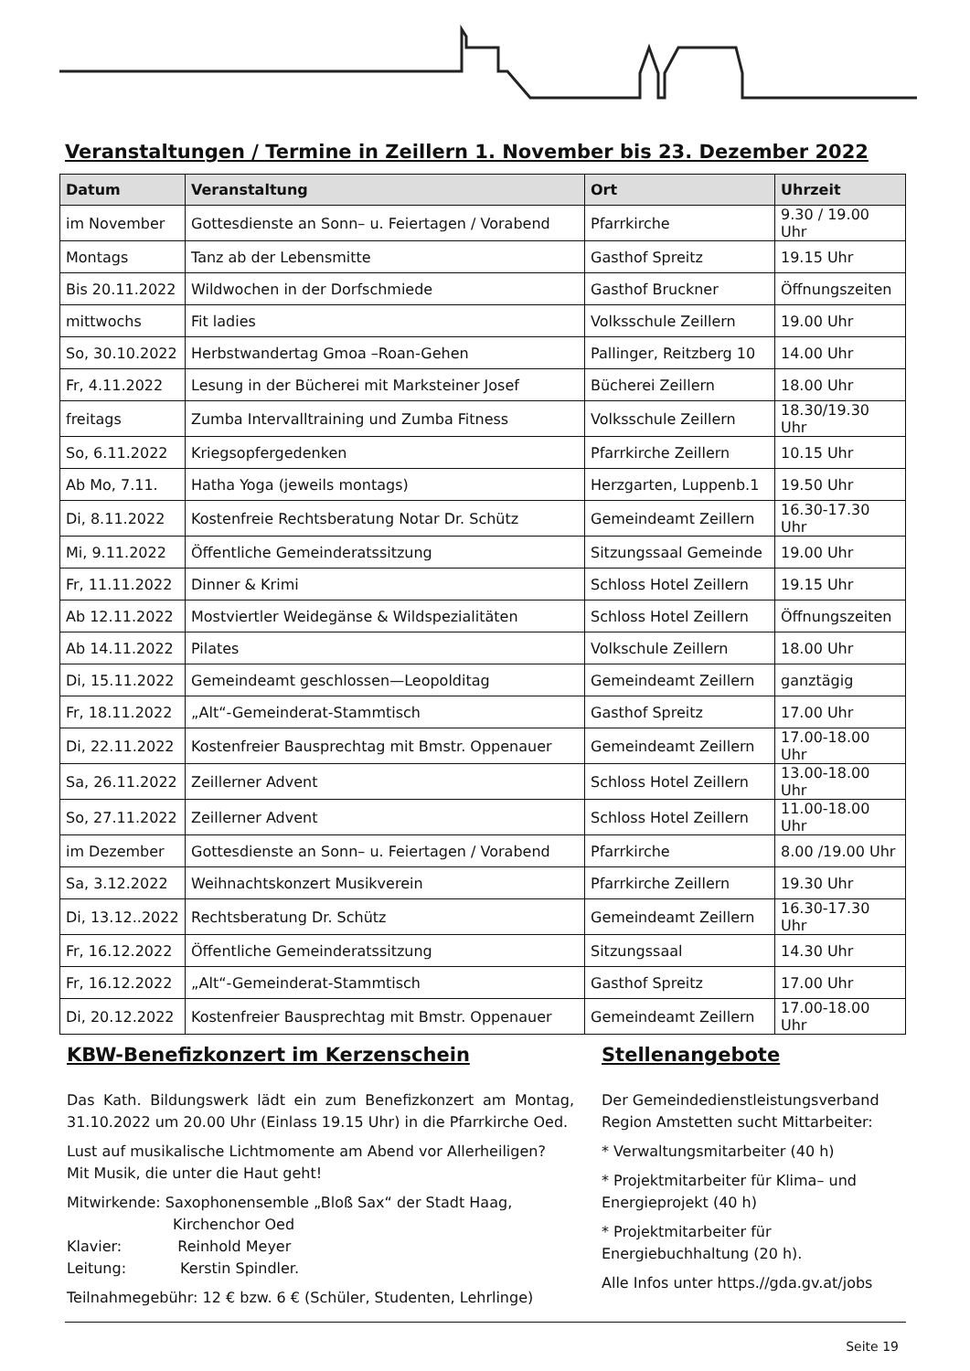Veranstaltungen / Termine in Zeillern 1. November bis 23. Dezember 2022
| Datum | Veranstaltung | Ort | Uhrzeit |
| --- | --- | --- | --- |
| im November | Gottesdienste an Sonn– u. Feiertagen / Vorabend | Pfarrkirche | 9.30 / 19.00 Uhr |
| Montags | Tanz ab der Lebensmitte | Gasthof Spreitz | 19.15 Uhr |
| Bis 20.11.2022 | Wildwochen in der Dorfschmiede | Gasthof Bruckner | Öffnungszeiten |
| mittwochs | Fit ladies | Volksschule Zeillern | 19.00 Uhr |
| So, 30.10.2022 | Herbstwandertag Gmoa –Roan-Gehen | Pallinger, Reitzberg 10 | 14.00 Uhr |
| Fr, 4.11.2022 | Lesung in der Bücherei mit Marksteiner Josef | Bücherei Zeillern | 18.00 Uhr |
| freitags | Zumba Intervalltraining und Zumba Fitness | Volksschule Zeillern | 18.30/19.30 Uhr |
| So, 6.11.2022 | Kriegsopfergedenken | Pfarrkirche Zeillern | 10.15 Uhr |
| Ab Mo, 7.11. | Hatha Yoga (jeweils montags) | Herzgarten, Luppenb.1 | 19.50 Uhr |
| Di, 8.11.2022 | Kostenfreie Rechtsberatung Notar Dr. Schütz | Gemeindeamt Zeillern | 16.30-17.30 Uhr |
| Mi, 9.11.2022 | Öffentliche Gemeinderatssitzung | Sitzungssaal Gemeinde | 19.00 Uhr |
| Fr, 11.11.2022 | Dinner & Krimi | Schloss Hotel Zeillern | 19.15 Uhr |
| Ab 12.11.2022 | Mostviertler Weidegänse & Wildspezialitäten | Schloss Hotel Zeillern | Öffnungszeiten |
| Ab 14.11.2022 | Pilates | Volkschule Zeillern | 18.00 Uhr |
| Di, 15.11.2022 | Gemeindeamt geschlossen—Leopolditag | Gemeindeamt Zeillern | ganztägig |
| Fr, 18.11.2022 | „Alt“-Gemeinderat-Stammtisch | Gasthof Spreitz | 17.00 Uhr |
| Di, 22.11.2022 | Kostenfreier Bausprechtag mit Bmstr. Oppenauer | Gemeindeamt Zeillern | 17.00-18.00 Uhr |
| Sa, 26.11.2022 | Zeillerner Advent | Schloss Hotel Zeillern | 13.00-18.00 Uhr |
| So, 27.11.2022 | Zeillerner Advent | Schloss Hotel Zeillern | 11.00-18.00 Uhr |
| im Dezember | Gottesdienste an Sonn– u. Feiertagen / Vorabend | Pfarrkirche | 8.00 /19.00 Uhr |
| Sa, 3.12.2022 | Weihnachtskonzert Musikverein | Pfarrkirche Zeillern | 19.30 Uhr |
| Di, 13.12..2022 | Rechtsberatung Dr. Schütz | Gemeindeamt Zeillern | 16.30-17.30 Uhr |
| Fr, 16.12.2022 | Öffentliche Gemeinderatssitzung | Sitzungssaal | 14.30 Uhr |
| Fr, 16.12.2022 | „Alt“-Gemeinderat-Stammtisch | Gasthof Spreitz | 17.00 Uhr |
| Di, 20.12.2022 | Kostenfreier Bausprechtag mit Bmstr. Oppenauer | Gemeindeamt Zeillern | 17.00-18.00 Uhr |
KBW-Benefizkonzert im Kerzenschein
Das Kath. Bildungswerk lädt ein zum Benefizkonzert am Montag, 31.10.2022 um 20.00 Uhr (Einlass 19.15 Uhr) in die Pfarrkirche Oed.
Lust auf musikalische Lichtmomente am Abend vor Allerheiligen?
Mit Musik, die unter die Haut geht!
Mitwirkende: Saxophonensemble „Bloß Sax“ der Stadt Haag,
Kirchenchor Oed
Klavier: Reinhold Meyer
Leitung: Kerstin Spindler.
Teilnahmegebühr: 12 € bzw. 6 € (Schüler, Studenten, Lehrlinge)
Stellenangebote
Der Gemeindedienstleistungsverband Region Amstetten sucht Mittarbeiter:
* Verwaltungsmitarbeiter (40 h)
* Projektmitarbeiter für Klima– und Energieprojekt (40 h)
* Projektmitarbeiter für Energiebuchhaltung (20 h).
Alle Infos unter https.//gda.gv.at/jobs
Seite 19